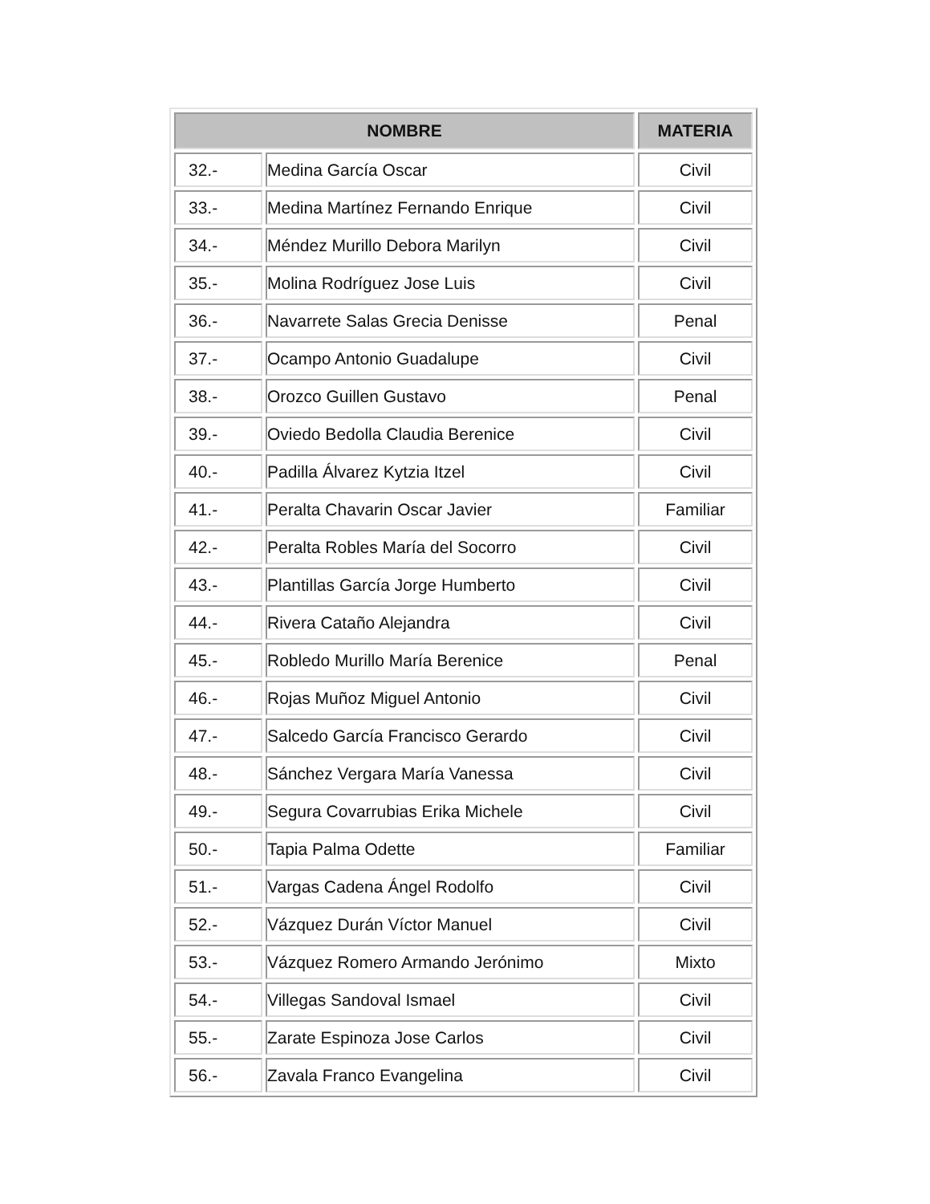| NOMBRE | | MATERIA |
| --- | --- | --- |
| 32.- | Medina García Oscar | Civil |
| 33.- | Medina Martínez Fernando Enrique | Civil |
| 34.- | Méndez Murillo Debora Marilyn | Civil |
| 35.- | Molina Rodríguez Jose Luis | Civil |
| 36.- | Navarrete Salas Grecia Denisse | Penal |
| 37.- | Ocampo Antonio Guadalupe | Civil |
| 38.- | Orozco Guillen Gustavo | Penal |
| 39.- | Oviedo Bedolla Claudia Berenice | Civil |
| 40.- | Padilla Álvarez Kytzia Itzel | Civil |
| 41.- | Peralta Chavarin Oscar Javier | Familiar |
| 42.- | Peralta Robles María del Socorro | Civil |
| 43.- | Plantillas García Jorge Humberto | Civil |
| 44.- | Rivera Cataño Alejandra | Civil |
| 45.- | Robledo Murillo María Berenice | Penal |
| 46.- | Rojas Muñoz Miguel Antonio | Civil |
| 47.- | Salcedo García Francisco Gerardo | Civil |
| 48.- | Sánchez Vergara María Vanessa | Civil |
| 49.- | Segura Covarrubias Erika Michele | Civil |
| 50.- | Tapia Palma Odette | Familiar |
| 51.- | Vargas Cadena Ángel Rodolfo | Civil |
| 52.- | Vázquez Durán Víctor Manuel | Civil |
| 53.- | Vázquez Romero Armando Jerónimo | Mixto |
| 54.- | Villegas Sandoval Ismael | Civil |
| 55.- | Zarate Espinoza Jose Carlos | Civil |
| 56.- | Zavala Franco Evangelina | Civil |